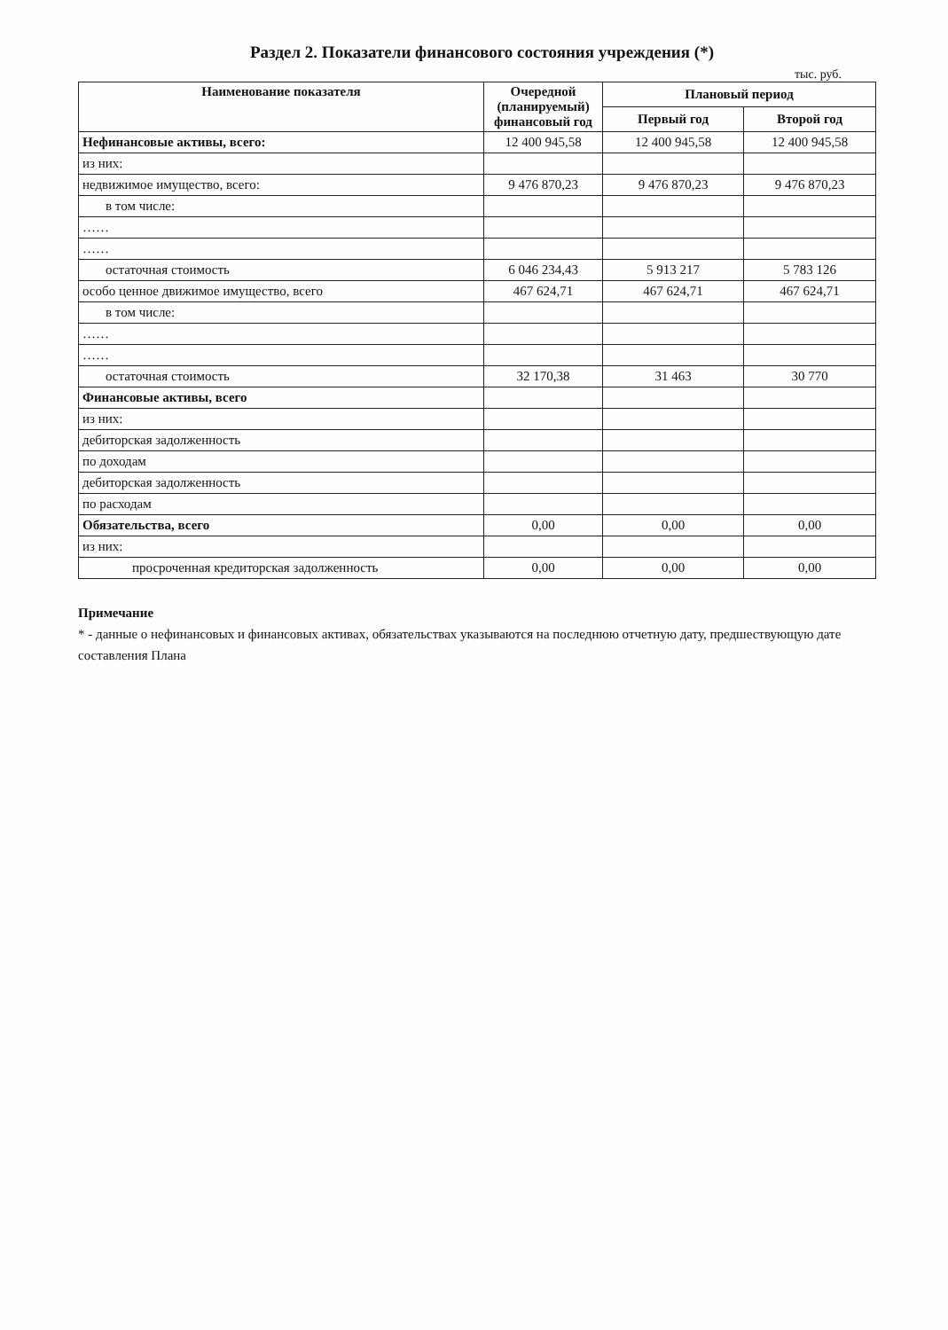Раздел 2. Показатели финансового состояния учреждения (*)
тыс. руб.
| Наименование показателя | Очередной (планируемый) финансовый год | Плановый период | |
| --- | --- | --- | --- |
| | | Первый год | Второй год |
| Нефинансовые активы, всего: | 12 400 945,58 | 12 400 945,58 | 12 400 945,58 |
| из них: | | | |
| недвижимое имущество, всего: | 9 476 870,23 | 9 476 870,23 | 9 476 870,23 |
| в том числе: | | | |
| …… | | | |
| …… | | | |
| остаточная стоимость | 6 046 234,43 | 5 913 217 | 5 783 126 |
| особо ценное движимое имущество, всего | 467 624,71 | 467 624,71 | 467 624,71 |
| в том числе: | | | |
| …… | | | |
| …… | | | |
| остаточная стоимость | 32 170,38 | 31 463 | 30 770 |
| Финансовые активы, всего | | | |
| из них: | | | |
| дебиторская задолженность | | | |
| по доходам | | | |
| дебиторская задолженность | | | |
| по расходам | | | |
| Обязательства, всего | 0,00 | 0,00 | 0,00 |
| из них: | | | |
| просроченная кредиторская задолженность | 0,00 | 0,00 | 0,00 |
Примечание
* - данные о нефинансовых и финансовых активах, обязательствах указываются на последнюю отчетную дату, предшествующую дате составления Плана